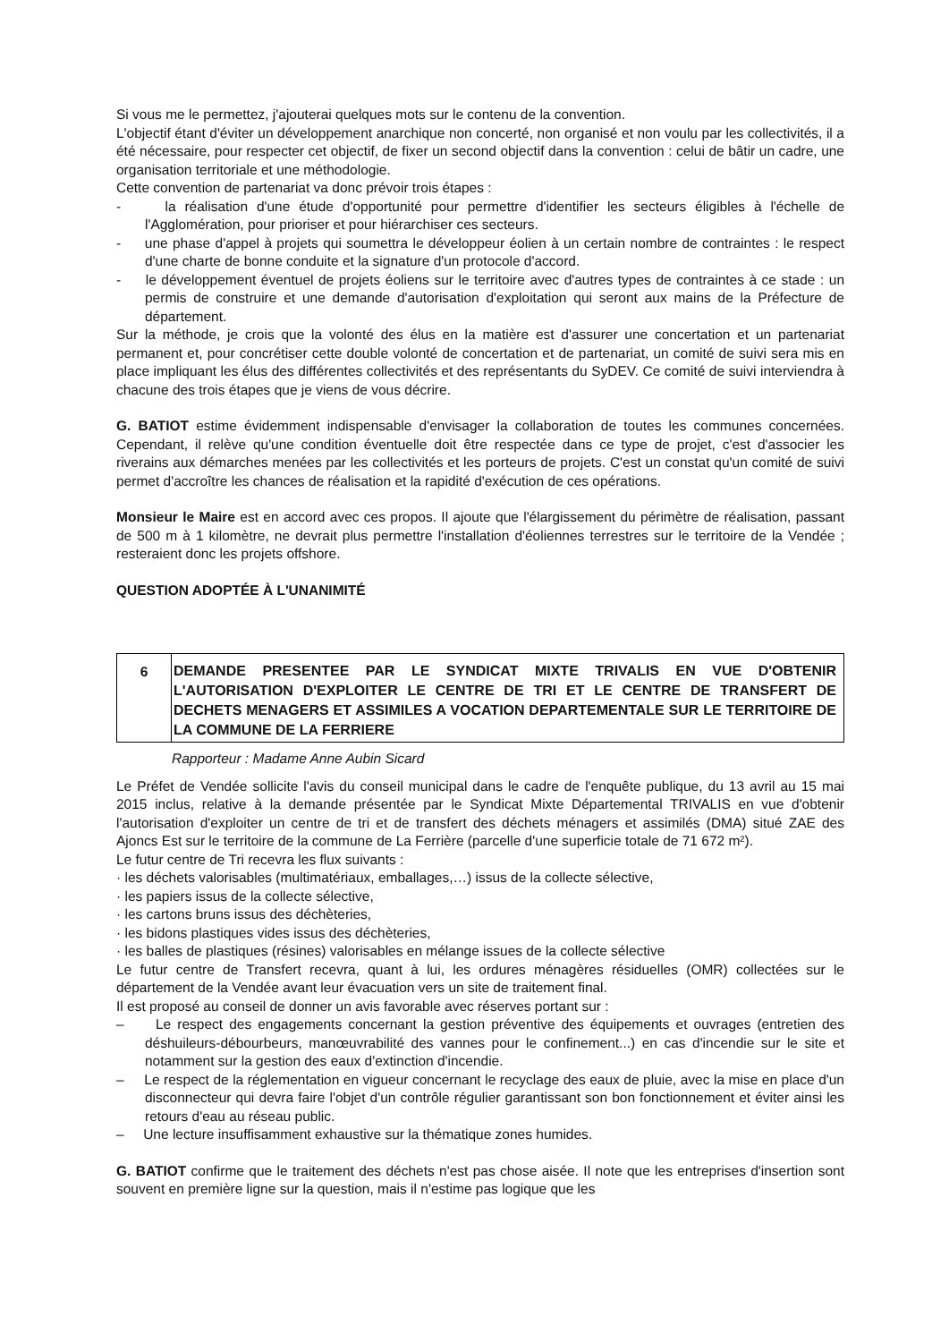Si vous me le permettez, j'ajouterai quelques mots sur le contenu de la convention.
L'objectif étant d'éviter un développement anarchique non concerté, non organisé et non voulu par les collectivités, il a été nécessaire, pour respecter cet objectif, de fixer un second objectif dans la convention : celui de bâtir un cadre, une organisation territoriale et une méthodologie.
Cette convention de partenariat va donc prévoir trois étapes :
- la réalisation d'une étude d'opportunité pour permettre d'identifier les secteurs éligibles à l'échelle de l'Agglomération, pour prioriser et pour hiérarchiser ces secteurs.
- une phase d'appel à projets qui soumettra le développeur éolien à un certain nombre de contraintes : le respect d'une charte de bonne conduite et la signature d'un protocole d'accord.
- le développement éventuel de projets éoliens sur le territoire avec d'autres types de contraintes à ce stade : un permis de construire et une demande d'autorisation d'exploitation qui seront aux mains de la Préfecture de département.
Sur la méthode, je crois que la volonté des élus en la matière est d'assurer une concertation et un partenariat permanent et, pour concrétiser cette double volonté de concertation et de partenariat, un comité de suivi sera mis en place impliquant les élus des différentes collectivités et des représentants du SyDEV. Ce comité de suivi interviendra à chacune des trois étapes que je viens de vous décrire.
G. BATIOT estime évidemment indispensable d'envisager la collaboration de toutes les communes concernées. Cependant, il relève qu'une condition éventuelle doit être respectée dans ce type de projet, c'est d'associer les riverains aux démarches menées par les collectivités et les porteurs de projets. C'est un constat qu'un comité de suivi permet d'accroître les chances de réalisation et la rapidité d'exécution de ces opérations.
Monsieur le Maire est en accord avec ces propos. Il ajoute que l'élargissement du périmètre de réalisation, passant de 500 m à 1 kilomètre, ne devrait plus permettre l'installation d'éoliennes terrestres sur le territoire de la Vendée ; resteraient donc les projets offshore.
QUESTION ADOPTÉE À L'UNANIMITÉ
6
DEMANDE PRESENTEE PAR LE SYNDICAT MIXTE TRIVALIS EN VUE D'OBTENIR L'AUTORISATION D'EXPLOITER LE CENTRE DE TRI ET LE CENTRE DE TRANSFERT DE DECHETS MENAGERS ET ASSIMILES A VOCATION DEPARTEMENTALE SUR LE TERRITOIRE DE LA COMMUNE DE LA FERRIERE
Rapporteur : Madame Anne Aubin Sicard
Le Préfet de Vendée sollicite l'avis du conseil municipal dans le cadre de l'enquête publique, du 13 avril au 15 mai 2015 inclus, relative à la demande présentée par le Syndicat Mixte Départemental TRIVALIS en vue d'obtenir l'autorisation d'exploiter un centre de tri et de transfert des déchets ménagers et assimilés (DMA) situé ZAE des Ajoncs Est sur le territoire de la commune de La Ferrière (parcelle d'une superficie totale de 71 672 m²).
Le futur centre de Tri recevra les flux suivants :
· les déchets valorisables (multimatériaux, emballages,…) issus de la collecte sélective,
· les papiers issus de la collecte sélective,
· les cartons bruns issus des déchèteries,
· les bidons plastiques vides issus des déchèteries,
· les balles de plastiques (résines) valorisables en mélange issues de la collecte sélective
Le futur centre de Transfert recevra, quant à lui, les ordures ménagères résiduelles (OMR) collectées sur le département de la Vendée avant leur évacuation vers un site de traitement final.
Il est proposé au conseil de donner un avis favorable avec réserves portant sur :
– Le respect des engagements concernant la gestion préventive des équipements et ouvrages (entretien des déshuileurs-débourbeurs, manœuvrabilité des vannes pour le confinement...) en cas d'incendie sur le site et notamment sur la gestion des eaux d'extinction d'incendie.
– Le respect de la réglementation en vigueur concernant le recyclage des eaux de pluie, avec la mise en place d'un disconnecteur qui devra faire l'objet d'un contrôle régulier garantissant son bon fonctionnement et éviter ainsi les retours d'eau au réseau public.
– Une lecture insuffisamment exhaustive sur la thématique zones humides.
G. BATIOT confirme que le traitement des déchets n'est pas chose aisée. Il note que les entreprises d'insertion sont souvent en première ligne sur la question, mais il n'estime pas logique que les